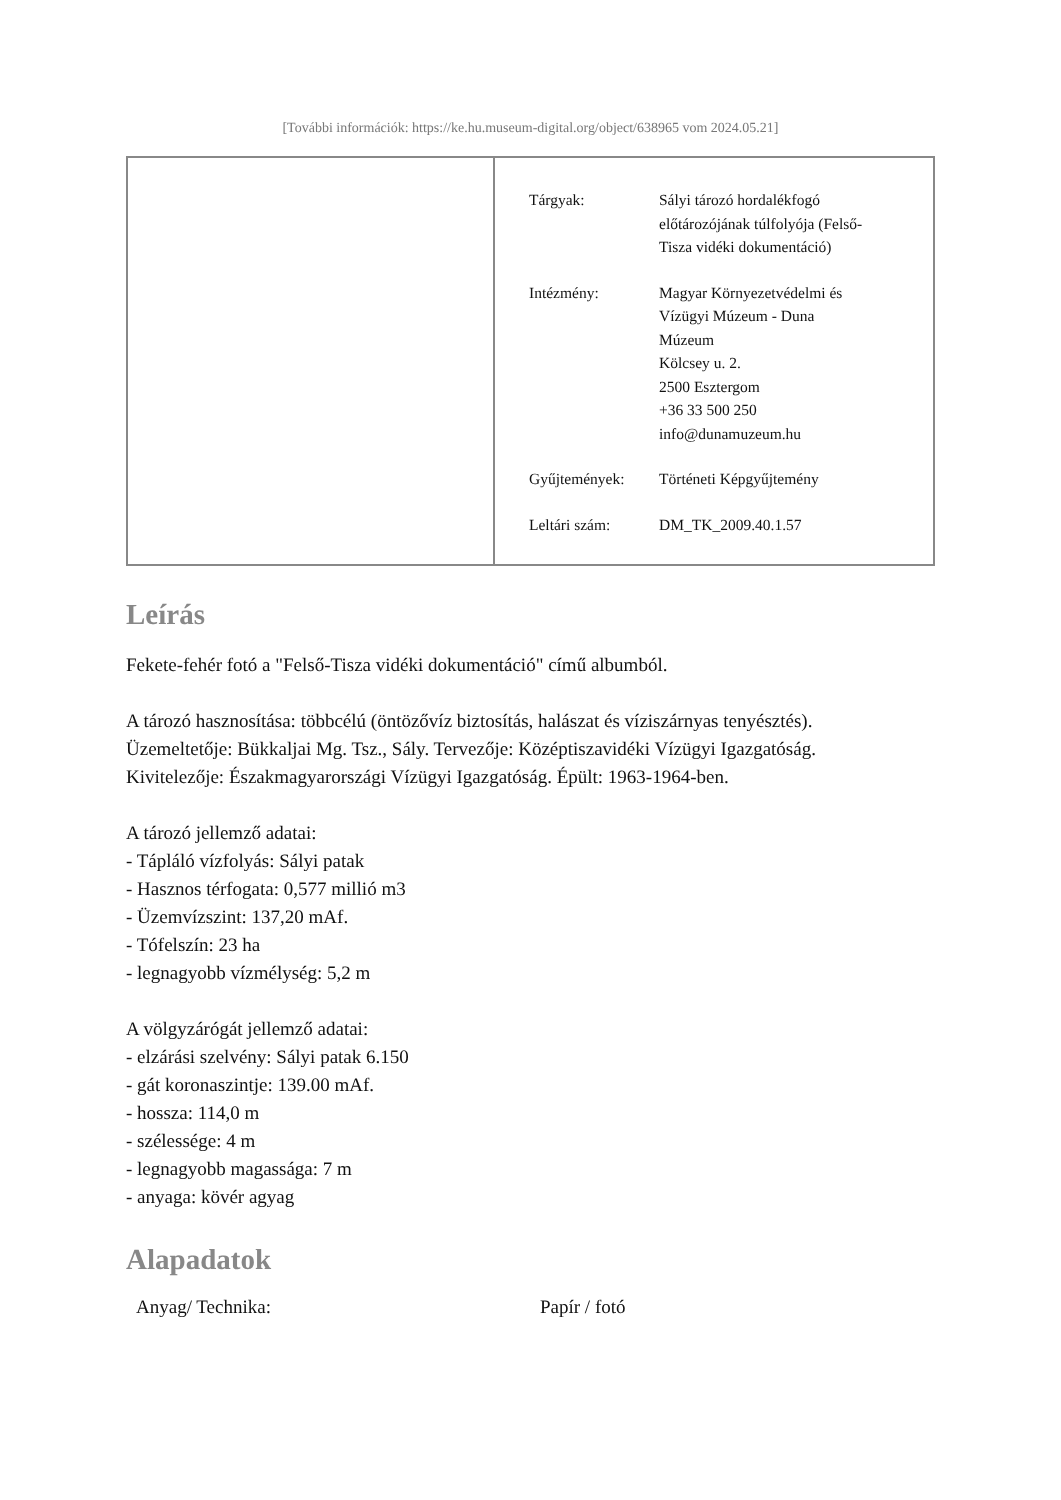[További információk: https://ke.hu.museum-digital.org/object/638965 vom 2024.05.21]
| Tárgyak: | Sályi tározó hordalékfogó előtározójának túlfolyója (Felső- Tisza vidéki dokumentáció) |
| Intézmény: | Magyar Környezetvédelmi és Vízügyi Múzeum - Duna Múzeum Kölcsey u. 2. 2500 Esztergom +36 33 500 250 info@dunamuzeum.hu |
| Gyűjtemények: | Történeti Képgyűjtemény |
| Leltári szám: | DM_TK_2009.40.1.57 |
Leírás
Fekete-fehér fotó a "Felső-Tisza vidéki dokumentáció" című albumból.
A tározó hasznosítása: többcélú (öntözővíz biztosítás, halászat és víziszárnyas tenyésztés).
Üzemeltetője: Bükkaljai Mg. Tsz., Sály. Tervezője: Középtiszavidéki Vízügyi Igazgatóság.
Kivitelezője: Északmagyarországi Vízügyi Igazgatóság. Épült: 1963-1964-ben.
A tározó jellemző adatai:
- Tápláló vízfolyás: Sályi patak
- Hasznos térfogata: 0,577 millió m3
- Üzemvízszint: 137,20 mAf.
- Tófelszín: 23 ha
- legnagyobb vízmélység: 5,2 m
A völgyzárógát jellemző adatai:
- elzárási szelvény: Sályi patak 6.150
- gát koronaszintje: 139.00 mAf.
- hossza: 114,0 m
- szélessége: 4 m
- legnagyobb magassága: 7 m
- anyaga: kövér agyag
Alapadatok
Anyag/ Technika: Papír / fotó